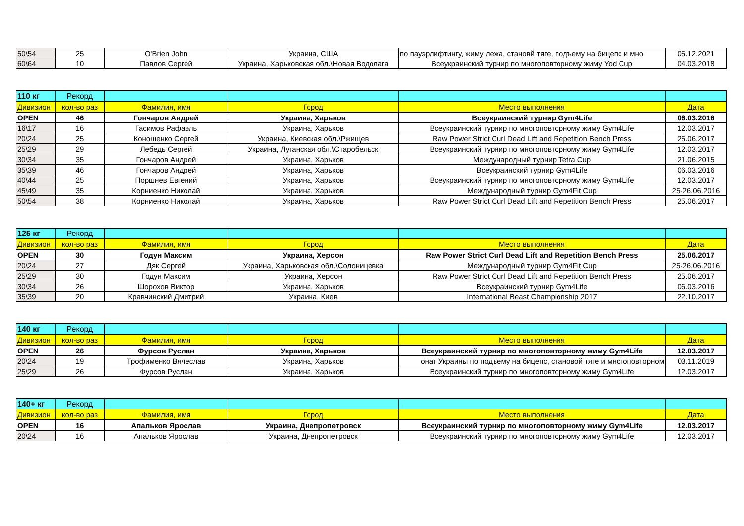| 50\54 | 25 | O'Brien John | Украина, США | по пауэрлифтингу, жиму лежа, становй тяге, подъему на бицепс и мно | 05.12.2021 |
| 60\64 | 10 | Павлов Сергей | Украина, Харьковская обл.\Новая Водолага | Всеукраинский турнир по многоповторному жиму Yod Cup | 04.03.2018 |
| 110 кг | Рекорд | | | | |
| Дивизион | кол-во раз | Фамилия, имя | Город | Место выполнения | Дата |
| OPEN | 46 | Гончаров Андрей | Украина, Харьков | Всеукраинский турнир Gym4Life | 06.03.2016 |
| 16\17 | 16 | Гасимов Рафаэль | Украина, Харьков | Всеукраинский турнир по многоповторному жиму Gym4Life | 12.03.2017 |
| 20\24 | 25 | Коношенко Сергей | Украина, Киевская обл.\Ржищев | Raw Power Strict Curl Dead Lift and Repetition Bench Press | 25.06.2017 |
| 25\29 | 29 | Лебедь Сергей | Украина, Луганская обл.\Старобельск | Всеукраинский турнир по многоповторному жиму Gym4Life | 12.03.2017 |
| 30\34 | 35 | Гончаров Андрей | Украина, Харьков | Международный турнир Tetra Cup | 21.06.2015 |
| 35\39 | 46 | Гончаров Андрей | Украина, Харьков | Всеукраинский турнир Gym4Life | 06.03.2016 |
| 40\44 | 25 | Поршнев Евгений | Украина, Харьков | Всеукраинский турнир по многоповторному жиму Gym4Life | 12.03.2017 |
| 45\49 | 35 | Корниенко Николай | Украина, Харьков | Международный турнир Gym4Fit Cup | 25-26.06.2016 |
| 50\54 | 38 | Корниенко Николай | Украина, Харьков | Raw Power Strict Curl Dead Lift and Repetition Bench Press | 25.06.2017 |
| 125 кг | Рекорд | | | | |
| Дивизион | кол-во раз | Фамилия, имя | Город | Место выполнения | Дата |
| OPEN | 30 | Годун Максим | Украина, Херсон | Raw Power Strict Curl Dead Lift and Repetition Bench Press | 25.06.2017 |
| 20\24 | 27 | Дяк Сергей | Украина, Харьковская обл.\Солоницевка | Международный турнир Gym4Fit Cup | 25-26.06.2016 |
| 25\29 | 30 | Годун Максим | Украина, Херсон | Raw Power Strict Curl Dead Lift and Repetition Bench Press | 25.06.2017 |
| 30\34 | 26 | Шорохов Виктор | Украина, Харьков | Всеукраинский турнир Gym4Life | 06.03.2016 |
| 35\39 | 20 | Кравчинский Дмитрий | Украина, Киев | International Beast Championship 2017 | 22.10.2017 |
| 140 кг | Рекорд | | | | |
| Дивизион | кол-во раз | Фамилия, имя | Город | Место выполнения | Дата |
| OPEN | 26 | Фурсов Руслан | Украина, Харьков | Всеукраинский турнир по многоповторному жиму Gym4Life | 12.03.2017 |
| 20\24 | 19 | Трофименко Вячеслав | Украина, Харьков | онат Украины по подъему на бицепс, становой тяге и многоповторном | 03.11.2019 |
| 25\29 | 26 | Фурсов Руслан | Украина, Харьков | Всеукраинский турнир по многоповторному жиму Gym4Life | 12.03.2017 |
| 140+ кг | Рекорд | | | | |
| Дивизион | кол-во раз | Фамилия, имя | Город | Место выполнения | Дата |
| OPEN | 16 | Апальков Ярослав | Украина, Днепропетровск | Всеукраинский турнир по многоповторному жиму Gym4Life | 12.03.2017 |
| 20\24 | 16 | Апальков Ярослав | Украина, Днепропетровск | Всеукраинский турнир по многоповторному жиму Gym4Life | 12.03.2017 |